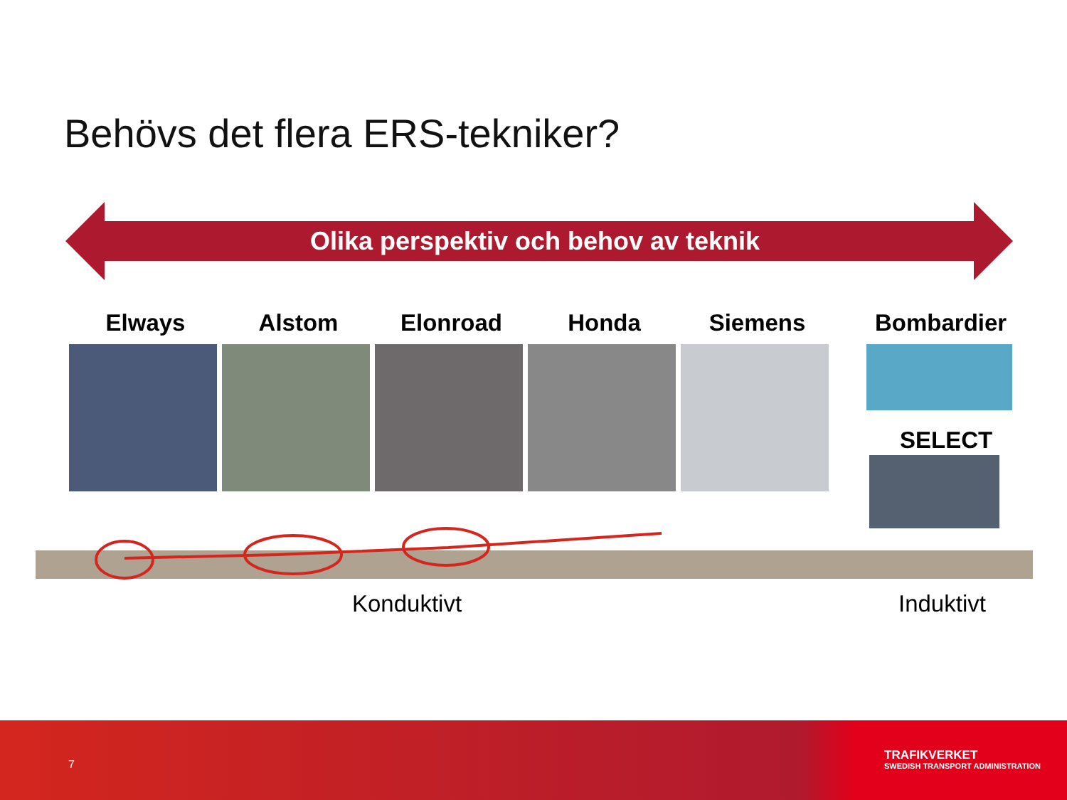Behövs det flera ERS-tekniker?
Olika perspektiv och behov av teknik
Elways Alstom Elonroad Honda Siemens
Bombardier
SELECT
Konduktivt Induktivt
7
TRAFIKVERKET
SWEDISH TRANSPORT ADMINISTRATION